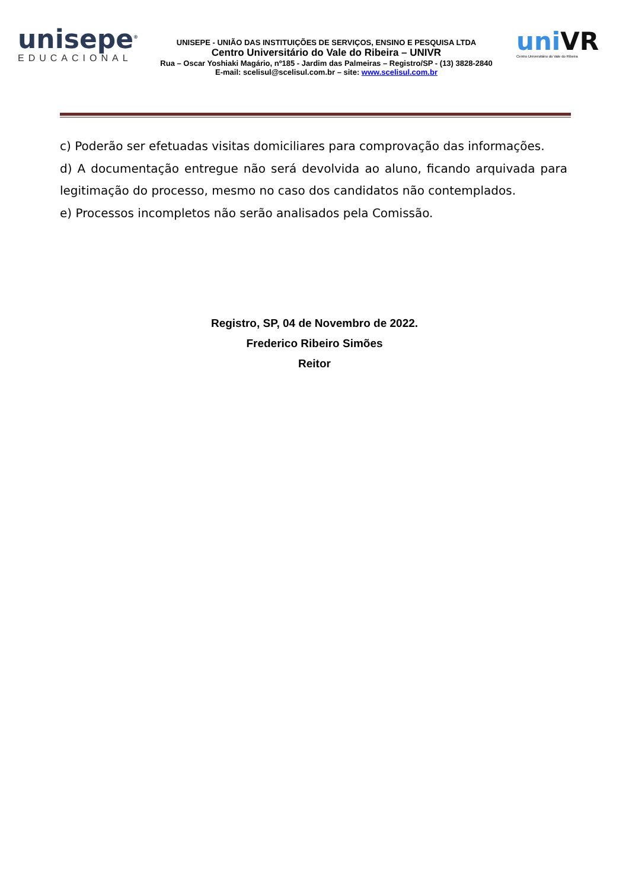unisepe<sup>®</sup>
EDUCACIONAL
UNISEPE - UNIÃO DAS INSTITUIÇÕES DE SERVIÇOS, ENSINO E PESQUISA LTDA
Centro Universitário do Vale do Ribeira – UNIVR
Rua – Oscar Yoshiaki Magário, nº185 - Jardim das Palmeiras – Registro/SP - (13) 3828-2840
E-mail: scelisul@scelisul.com.br – site: www.scelisul.com.br
uniVR
Centro Universitário do Vale do Ribeira
c) Poderão ser efetuadas visitas domiciliares para comprovação das informações.
d) A documentação entregue não será devolvida ao aluno, ficando arquivada para legitimação do processo, mesmo no caso dos candidatos não contemplados.
e) Processos incompletos não serão analisados pela Comissão.
Registro, SP, 04 de Novembro de 2022.
Frederico Ribeiro Simões
Reitor